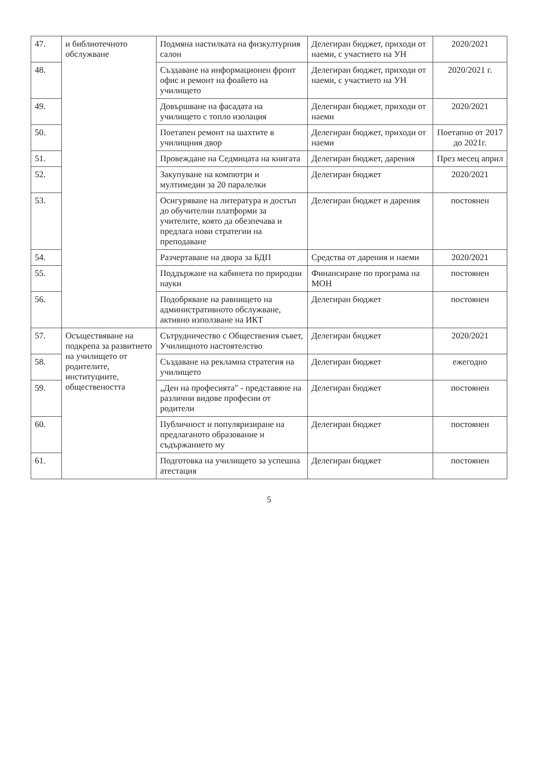| 47. | и библиотечното обслужване | Подмяна настилката на физкултурния салон | Делегиран бюджет, приходи от наеми, с участието на УН | 2020/2021 |
| 48. | | Създаване на информационен фронт офис и ремонт на фоайето на училището | Делегиран бюджет, приходи от наеми, с участието на УН | 2020/2021 г. |
| 49. | | Довършване на фасадата на училището с топло изолация | Делегиран бюджет, приходи от наеми | 2020/2021 |
| 50. | | Поетапен ремонт на шахтите в училищния двор | Делегиран бюджет, приходи от наеми | Поетапно от 2017 до 2021г. |
| 51. | | Провеждане на Седмицата на книгата | Делегиран бюджет, дарения | През месец април |
| 52. | | Закупуване на компютри и мултимедии за 20 паралелки | Делегиран бюджет | 2020/2021 |
| 53. | | Осигуряване на литература и достъп до обучителни платформи за учителите, която да обезпечава и предлага нови стратегии на преподаване | Делегиран бюджет и дарения | постоянен |
| 54. | | Разчертаване на двора за БДП | Средства от дарения и наеми | 2020/2021 |
| 55. | | Поддържане на кабинета по природни науки | Финансиране по програма на МОН | постоянен |
| 56. | | Подобряване на равнището на административното обслужване, активно използване на ИКТ | Делегиран бюджет | постоянен |
| 57. | Осъществяване на подкрепа за развитието на училището от родителите, институциите, обществеността | Сътрудничество с Обществения съвет, Училищното настоятелство | Делегиран бюджет | 2020/2021 |
| 58. | | Създаване на рекламна стратегия на училището | Делегиран бюджет | ежегодно |
| 59. | | „Ден на професията" - представяне на различни видове професии от родители | Делегиран бюджет | постоянен |
| 60. | | Публичност и популяризиране на предлаганото образование и съдържанието му | Делегиран бюджет | постоянен |
| 61. | | Подготовка на училището за успешна атестация | Делегиран бюджет | постоянен |
5